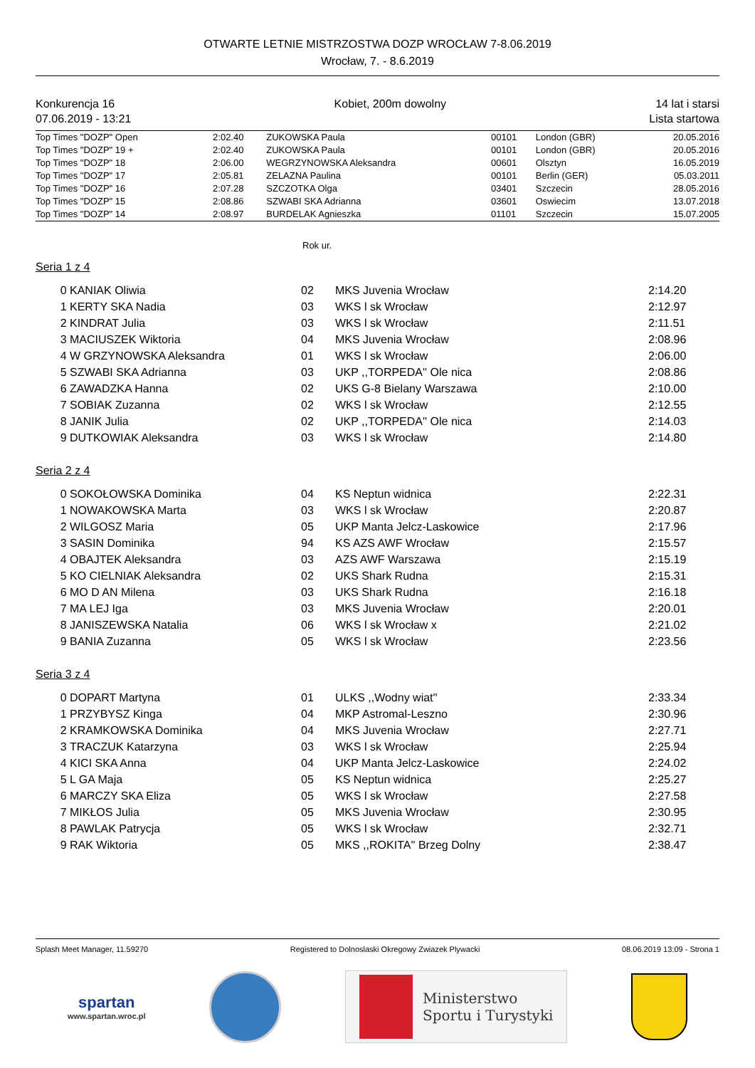OTWARTE LETNIE MISTRZOSTWA DOZP WROCŁAW 7-8.06.2019
Wrocław, 7. - 8.6.2019
Konkurencja 16
07.06.2019 - 13:21
Kobiet, 200m dowolny 14 lat i starsi
Lista startowa
| Top Times "DOZP" Open | 2:02.40 | ZUKOWSKA Paula | 00101 | London (GBR) | 20.05.2016 |
| Top Times "DOZP" 19 + | 2:02.40 | ZUKOWSKA Paula | 00101 | London (GBR) | 20.05.2016 |
| Top Times "DOZP" 18 | 2:06.00 | WEGRZYNOWSKA Aleksandra | 00601 | Olsztyn | 16.05.2019 |
| Top Times "DOZP" 17 | 2:05.81 | ZELAZNA Paulina | 00101 | Berlin (GER) | 05.03.2011 |
| Top Times "DOZP" 16 | 2:07.28 | SZCZOTKA Olga | 03401 | Szczecin | 28.05.2016 |
| Top Times "DOZP" 15 | 2:08.86 | SZWABI SKA Adrianna | 03601 | Oswiecim | 13.07.2018 |
| Top Times "DOZP" 14 | 2:08.97 | BURDELAK Agnieszka | 01101 | Szczecin | 15.07.2005 |
Rok ur.
Seria 1 z 4
| 0 | KANIAK Oliwia | 02 | MKS Juvenia Wrocław | 2:14.20 |
| 1 | KERTY SKA Nadia | 03 | WKS l sk Wrocław | 2:12.97 |
| 2 | KINDRAT Julia | 03 | WKS l sk Wrocław | 2:11.51 |
| 3 | MACIUSZEK Wiktoria | 04 | MKS Juvenia Wrocław | 2:08.96 |
| 4 | W GRZYNOWSKA Aleksandra | 01 | WKS l sk Wrocław | 2:06.00 |
| 5 | SZWABI SKA Adrianna | 03 | UKP ,,TORPEDA'' Ole nica | 2:08.86 |
| 6 | ZAWADZKA Hanna | 02 | UKS G-8 Bielany Warszawa | 2:10.00 |
| 7 | SOBIAK Zuzanna | 02 | WKS l sk Wrocław | 2:12.55 |
| 8 | JANIK Julia | 02 | UKP ,,TORPEDA'' Ole nica | 2:14.03 |
| 9 | DUTKOWIAK Aleksandra | 03 | WKS l sk Wrocław | 2:14.80 |
Seria 2 z 4
| 0 | SOKOŁOWSKA Dominika | 04 | KS Neptun widnica | 2:22.31 |
| 1 | NOWAKOWSKA Marta | 03 | WKS l sk Wrocław | 2:20.87 |
| 2 | WILGOSZ Maria | 05 | UKP Manta Jelcz-Laskowice | 2:17.96 |
| 3 | SASIN Dominika | 94 | KS AZS AWF Wrocław | 2:15.57 |
| 4 | OBAJTEK Aleksandra | 03 | AZS AWF Warszawa | 2:15.19 |
| 5 | KO CIELNIAK Aleksandra | 02 | UKS Shark Rudna | 2:15.31 |
| 6 | MO D AN Milena | 03 | UKS Shark Rudna | 2:16.18 |
| 7 | MA LEJ Iga | 03 | MKS Juvenia Wrocław | 2:20.01 |
| 8 | JANISZEWSKA Natalia | 06 | WKS l sk Wrocław x | 2:21.02 |
| 9 | BANIA Zuzanna | 05 | WKS l sk Wrocław | 2:23.56 |
Seria 3 z 4
| 0 | DOPART Martyna | 01 | ULKS ,,Wodny wiat'' | 2:33.34 |
| 1 | PRZYBYSZ Kinga | 04 | MKP Astromal-Leszno | 2:30.96 |
| 2 | KRAMKOWSKA Dominika | 04 | MKS Juvenia Wrocław | 2:27.71 |
| 3 | TRACZUK Katarzyna | 03 | WKS l sk Wrocław | 2:25.94 |
| 4 | KICI SKA Anna | 04 | UKP Manta Jelcz-Laskowice | 2:24.02 |
| 5 | L GA Maja | 05 | KS Neptun widnica | 2:25.27 |
| 6 | MARCZY SKA Eliza | 05 | WKS l sk Wrocław | 2:27.58 |
| 7 | MIKŁOS Julia | 05 | MKS Juvenia Wrocław | 2:30.95 |
| 8 | PAWLAK Patrycja | 05 | WKS l sk Wrocław | 2:32.71 |
| 9 | RAK Wiktoria | 05 | MKS ,,ROKITA'' Brzeg Dolny | 2:38.47 |
Splash Meet Manager, 11.59270 Registered to Dolnoslaski Okregowy Zwiazek Plywacki 08.06.2019 13:09 - Strona 1
spartan
www.spartan.wroc.pl
Ministerstwo
Sportu i Turystyki